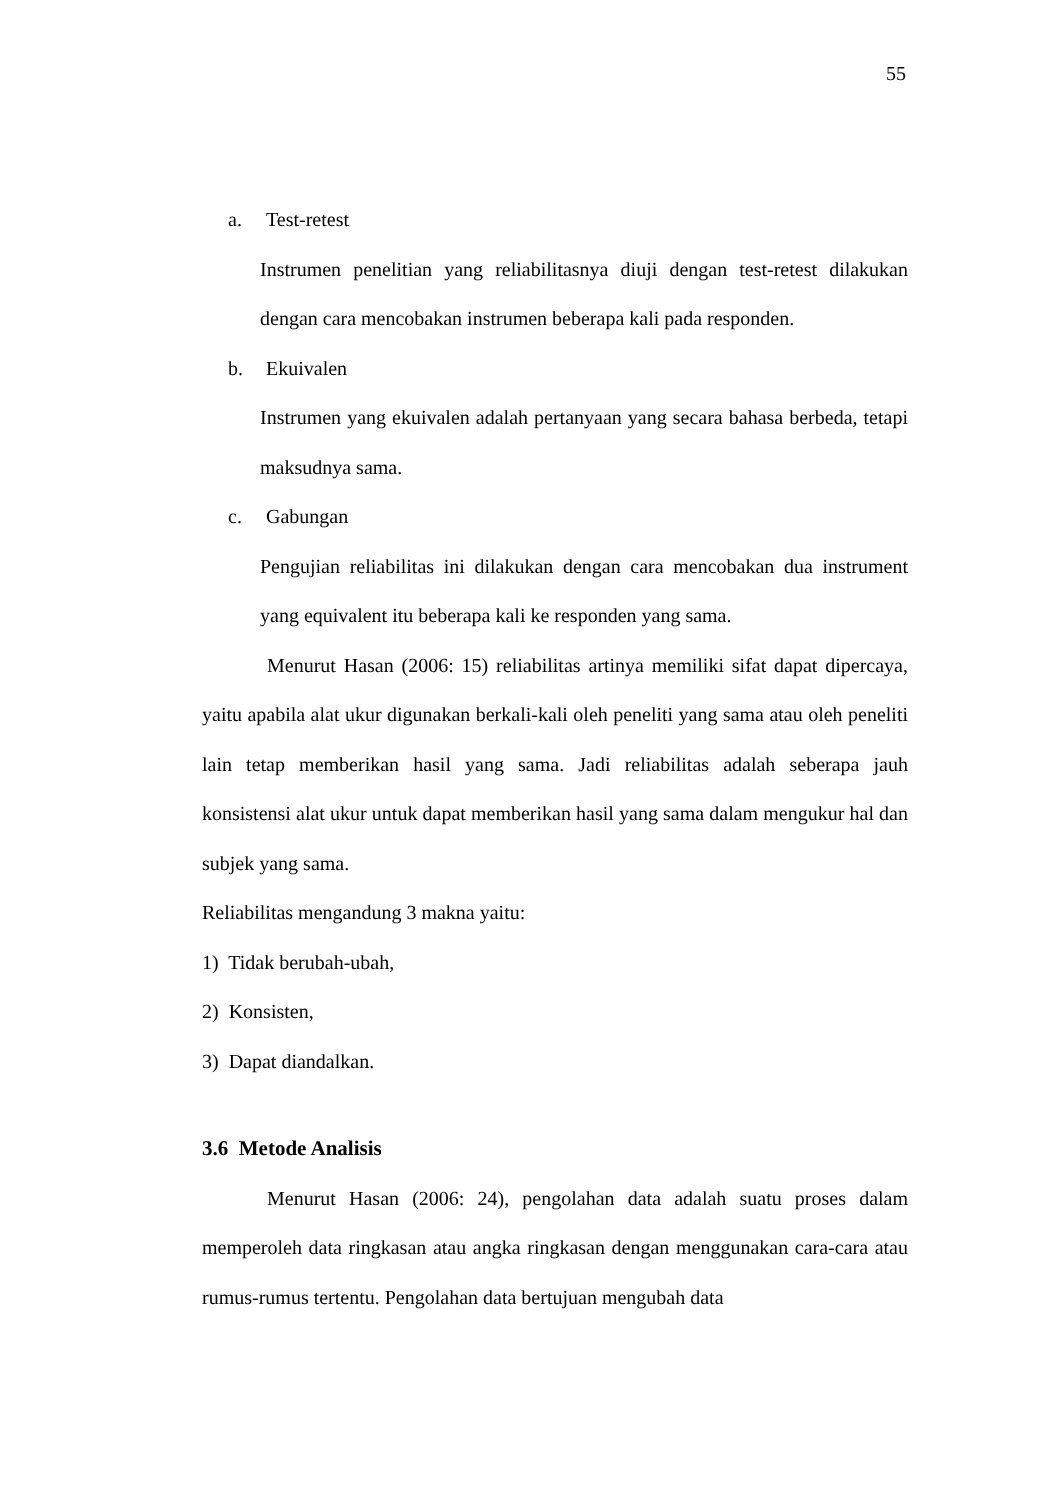55
a. Test-retest
Instrumen penelitian yang reliabilitasnya diuji dengan test-retest dilakukan dengan cara mencobakan instrumen beberapa kali pada responden.
b. Ekuivalen
Instrumen yang ekuivalen adalah pertanyaan yang secara bahasa berbeda, tetapi maksudnya sama.
c. Gabungan
Pengujian reliabilitas ini dilakukan dengan cara mencobakan dua instrument yang equivalent itu beberapa kali ke responden yang sama.
Menurut Hasan (2006: 15) reliabilitas artinya memiliki sifat dapat dipercaya, yaitu apabila alat ukur digunakan berkali-kali oleh peneliti yang sama atau oleh peneliti lain tetap memberikan hasil yang sama. Jadi reliabilitas adalah seberapa jauh konsistensi alat ukur untuk dapat memberikan hasil yang sama dalam mengukur hal dan subjek yang sama.
Reliabilitas mengandung 3 makna yaitu:
1) Tidak berubah-ubah,
2) Konsisten,
3) Dapat diandalkan.
3.6 Metode Analisis
Menurut Hasan (2006: 24), pengolahan data adalah suatu proses dalam memperoleh data ringkasan atau angka ringkasan dengan menggunakan cara-cara atau rumus-rumus tertentu. Pengolahan data bertujuan mengubah data